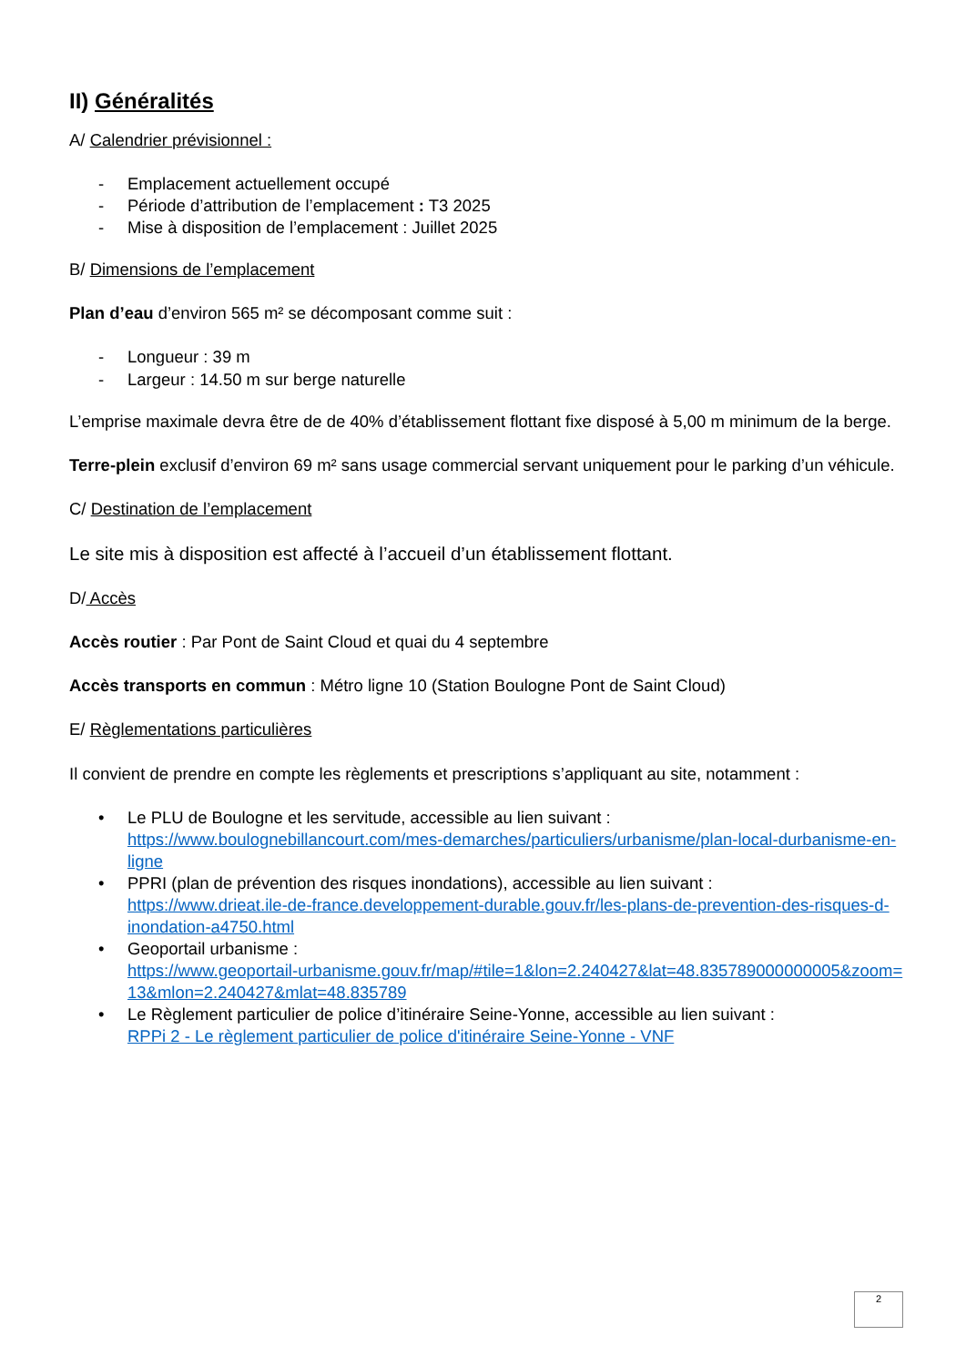II) Généralités
A/ Calendrier prévisionnel :
- Emplacement actuellement occupé
- Période d’attribution de l’emplacement : T3 2025
- Mise à disposition de l’emplacement : Juillet 2025
B/ Dimensions de l’emplacement
Plan d’eau d’environ 565 m² se décomposant comme suit :
- Longueur : 39 m
- Largeur : 14.50 m sur berge naturelle
L’emprise maximale devra être de de 40% d’établissement flottant fixe disposé à 5,00 m minimum de la berge.
Terre-plein exclusif d’environ 69 m² sans usage commercial servant uniquement pour le parking d’un véhicule.
C/ Destination de l’emplacement
Le site mis à disposition est affecté à l’accueil d’un établissement flottant.
D/ Accès
Accès routier : Par Pont de Saint Cloud et quai du 4 septembre
Accès transports en commun : Métro ligne 10 (Station Boulogne Pont de Saint Cloud)
E/ Règlementations particulières
Il convient de prendre en compte les règlements et prescriptions s’appliquant au site, notamment :
• Le PLU de Boulogne et les servitude, accessible au lien suivant :
https://www.boulognebillancourt.com/mes-demarches/particuliers/urbanisme/plan-local-durbanisme-en-ligne
• PPRI (plan de prévention des risques inondations), accessible au lien suivant :
https://www.drieat.ile-de-france.developpement-durable.gouv.fr/les-plans-de-prevention-des-risques-d-inondation-a4750.html
• Geoportail urbanisme :
https://www.geoportail-urbanisme.gouv.fr/map/#tile=1&lon=2.240427&lat=48.835789000000005&zoom=13&mlon=2.240427&mlat=48.835789
• Le Règlement particulier de police d’itinéraire Seine-Yonne, accessible au lien suivant :
RPPi 2 - Le règlement particulier de police d'itinéraire Seine-Yonne - VNF
2